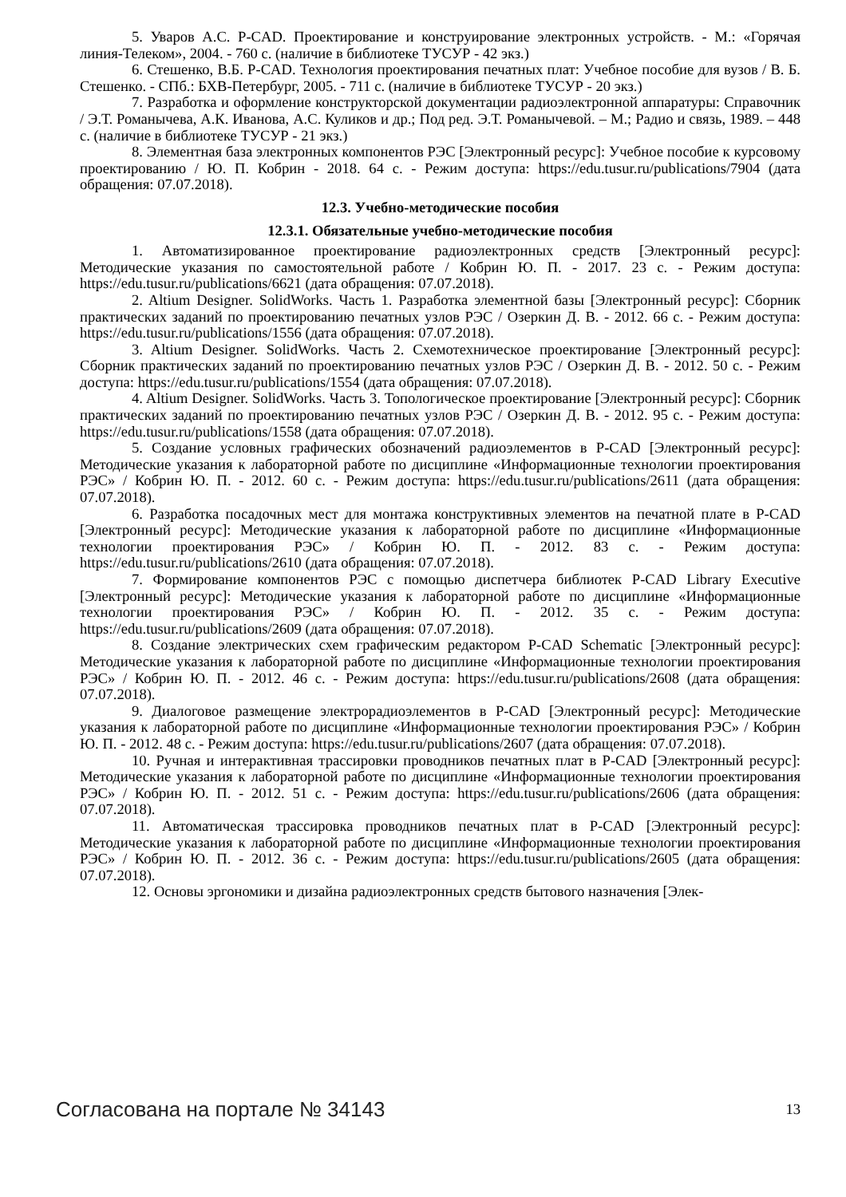5. Уваров А.С. P-CAD. Проектирование и конструирование электронных устройств. - М.: «Горячая линия-Телеком», 2004. - 760 с. (наличие в библиотеке ТУСУР - 42 экз.)
6. Стешенко, В.Б. P-CAD. Технология проектирования печатных плат: Учебное пособие для вузов / В. Б. Стешенко. - СПб.: БХВ-Петербург, 2005. - 711 с. (наличие в библиотеке ТУСУР - 20 экз.)
7. Разработка и оформление конструкторской документации радиоэлектронной аппаратуры: Справочник / Э.Т. Романычева, А.К. Иванова, А.С. Куликов и др.; Под ред. Э.Т. Романычевой. – М.; Радио и связь, 1989. – 448 с. (наличие в библиотеке ТУСУР - 21 экз.)
8. Элементная база электронных компонентов РЭС [Электронный ресурс]: Учебное пособие к курсовому проектированию / Ю. П. Кобрин - 2018. 64 с. - Режим доступа: https://edu.tusur.ru/publications/7904 (дата обращения: 07.07.2018).
12.3. Учебно-методические пособия
12.3.1. Обязательные учебно-методические пособия
1. Автоматизированное проектирование радиоэлектронных средств [Электронный ресурс]: Методические указания по самостоятельной работе / Кобрин Ю. П. - 2017. 23 с. - Режим доступа: https://edu.tusur.ru/publications/6621 (дата обращения: 07.07.2018).
2. Altium Designer. SolidWorks. Часть 1. Разработка элементной базы [Электронный ресурс]: Сборник практических заданий по проектированию печатных узлов РЭС / Озеркин Д. В. - 2012. 66 с. - Режим доступа: https://edu.tusur.ru/publications/1556 (дата обращения: 07.07.2018).
3. Altium Designer. SolidWorks. Часть 2. Схемотехническое проектирование [Электронный ресурс]: Сборник практических заданий по проектированию печатных узлов РЭС / Озеркин Д. В. - 2012. 50 с. - Режим доступа: https://edu.tusur.ru/publications/1554 (дата обращения: 07.07.2018).
4. Altium Designer. SolidWorks. Часть 3. Топологическое проектирование [Электронный ресурс]: Сборник практических заданий по проектированию печатных узлов РЭС / Озеркин Д. В. - 2012. 95 с. - Режим доступа: https://edu.tusur.ru/publications/1558 (дата обращения: 07.07.2018).
5. Создание условных графических обозначений радиоэлементов в P-CAD [Электронный ресурс]: Методические указания к лабораторной работе по дисциплине «Информационные технологии проектирования РЭС» / Кобрин Ю. П. - 2012. 60 с. - Режим доступа: https://edu.tusur.ru/publications/2611 (дата обращения: 07.07.2018).
6. Разработка посадочных мест для монтажа конструктивных элементов на печатной плате в P-CAD [Электронный ресурс]: Методические указания к лабораторной работе по дисциплине «Информационные технологии проектирования РЭС» / Кобрин Ю. П. - 2012. 83 с. - Режим доступа: https://edu.tusur.ru/publications/2610 (дата обращения: 07.07.2018).
7. Формирование компонентов РЭС с помощью диспетчера библиотек P-CAD Library Executive [Электронный ресурс]: Методические указания к лабораторной работе по дисциплине «Информационные технологии проектирования РЭС» / Кобрин Ю. П. - 2012. 35 с. - Режим доступа: https://edu.tusur.ru/publications/2609 (дата обращения: 07.07.2018).
8. Создание электрических схем графическим редактором P-CAD Schematic [Электронный ресурс]: Методические указания к лабораторной работе по дисциплине «Информационные технологии проектирования РЭС» / Кобрин Ю. П. - 2012. 46 с. - Режим доступа: https://edu.tusur.ru/publications/2608 (дата обращения: 07.07.2018).
9. Диалоговое размещение электрорадиоэлементов в P-CAD [Электронный ресурс]: Методические указания к лабораторной работе по дисциплине «Информационные технологии проектирования РЭС» / Кобрин Ю. П. - 2012. 48 с. - Режим доступа: https://edu.tusur.ru/publications/2607 (дата обращения: 07.07.2018).
10. Ручная и интерактивная трассировки проводников печатных плат в P-CAD [Электронный ресурс]: Методические указания к лабораторной работе по дисциплине «Информационные технологии проектирования РЭС» / Кобрин Ю. П. - 2012. 51 с. - Режим доступа: https://edu.tusur.ru/publications/2606 (дата обращения: 07.07.2018).
11. Автоматическая трассировка проводников печатных плат в P-CAD [Электронный ресурс]: Методические указания к лабораторной работе по дисциплине «Информационные технологии проектирования РЭС» / Кобрин Ю. П. - 2012. 36 с. - Режим доступа: https://edu.tusur.ru/publications/2605 (дата обращения: 07.07.2018).
12. Основы эргономики и дизайна радиоэлектронных средств бытового назначения [Элек-
Согласована на портале № 34143 13